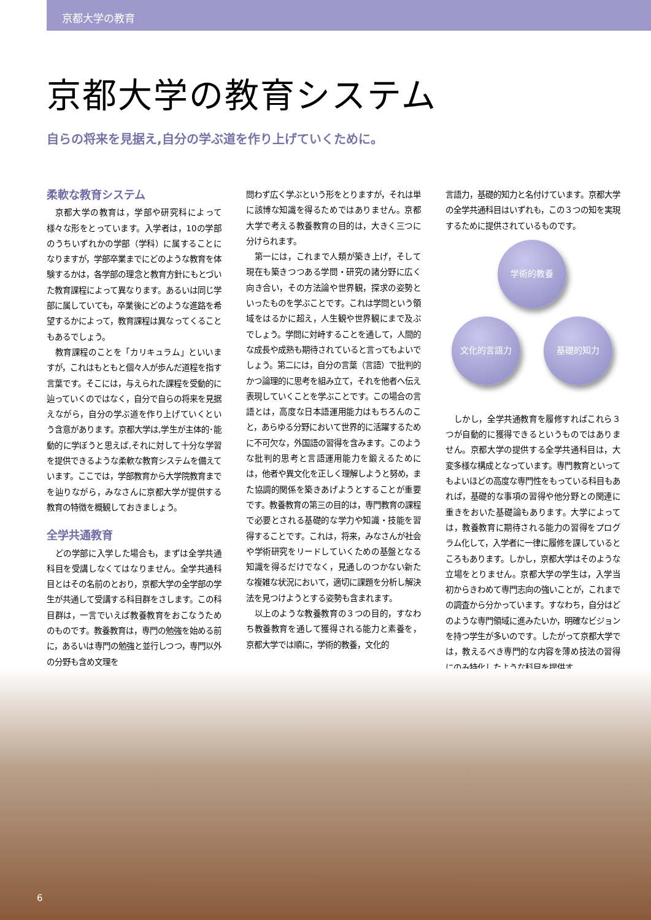京都大学の教育
京都大学の教育システム
自らの将来を見据え,自分の学ぶ道を作り上げていくために。
柔軟な教育システム
京都大学の教育は，学部や研究科によって様々な形をとっています。入学者は，10の学部のうちいずれかの学部（学科）に属することになりますが，学部卒業までにどのような教育を体験するかは，各学部の理念と教育方針にもとづいた教育課程によって異なります。あるいは同じ学部に属していても，卒業後にどのような進路を希望するかによって，教育課程は異なってくることもあるでしょう。
教育課程のことを「カリキュラム」といいますが，これはもともと個々人が歩んだ道程を指す言葉です。そこには，与えられた課程を受動的に辿っていくのではなく，自分で自らの将来を見据えながら，自分の学ぶ道を作り上げていくという含意があります。京都大学は,学生が主体的･能動的に学ぼうと思えば,それに対して十分な学習を提供できるような柔軟な教育システムを備えています。ここでは，学部教育から大学院教育までを辿りながら，みなさんに京都大学が提供する教育の特徴を概観しておきましょう。
全学共通教育
どの学部に入学した場合も，まずは全学共通科目を受講しなくてはなりません。全学共通科目とはその名前のとおり，京都大学の全学部の学生が共通して受講する科目群をさします。この科目群は，一言でいえば教養教育をおこなうためのものです。教養教育は，専門の勉強を始める前に，あるいは専門の勉強と並行しつつ，専門以外の分野も含め文理を
問わず広く学ぶという形をとりますが，それは単に該博な知識を得るためではありません。京都大学で考える教養教育の目的は，大きく三つに分けられます。
第一には，これまで人類が築き上げ，そして現在も築きつつある学問・研究の諸分野に広く向き合い，その方法論や世界観，探求の姿勢といったものを学ぶことです。これは学問という領域をはるかに超え，人生観や世界観にまで及ぶでしょう。学問に対峙することを通して，人間的な成長や成熟も期待されていると言ってもよいでしょう。第二には，自分の言葉（言語）で批判的かつ論理的に思考を組み立て，それを他者へ伝え表現していくことを学ぶことです。この場合の言語とは，高度な日本語運用能力はもちろんのこと，あらゆる分野において世界的に活躍するために不可欠な，外国語の習得を含みます。このような批判的思考と言語運用能力を鍛えるためには，他者や異文化を正しく理解しようと努め，また協調的関係を築きあげようとすることが重要です。教養教育の第三の目的は，専門教育の課程で必要とされる基礎的な学力や知識・技能を習得することです。これは，将来，みなさんが社会や学術研究をリードしていくための基盤となる知識を得るだけでなく，見通しのつかない新たな複雑な状況において，適切に課題を分析し解決法を見つけようとする姿勢も含まれます。
以上のような教養教育の３つの目的，すなわち教養教育を通して獲得される能力と素養を，京都大学では順に，学術的教養，文化的
言語力，基礎的知力と名付けています。京都大学の全学共通科目はいずれも，この３つの知を実現するために提供されているものです。
学術的教養
文化的言語力 基礎的知力
しかし，全学共通教育を履修すればこれら３つが自動的に獲得できるというものではありません。京都大学の提供する全学共通科目は，大変多様な構成となっています。専門教育といってもよいほどの高度な専門性をもっている科目もあれば，基礎的な事項の習得や他分野との関連に重きをおいた基礎論もあります。大学によっては，教養教育に期待される能力の習得をプログラム化して，入学者に一律に履修を課しているところもあります。しかし，京都大学はそのような立場をとりません。京都大学の学生は，入学当初からきわめて専門志向の強いことが，これまでの調査から分かっています。すなわち，自分はどのような専門領域に進みたいか，明確なビジョンを持つ学生が多いのです。したがって京都大学では，教えるべき専門的な内容を薄め技法の習得にのみ特化したような科目を提供す
6